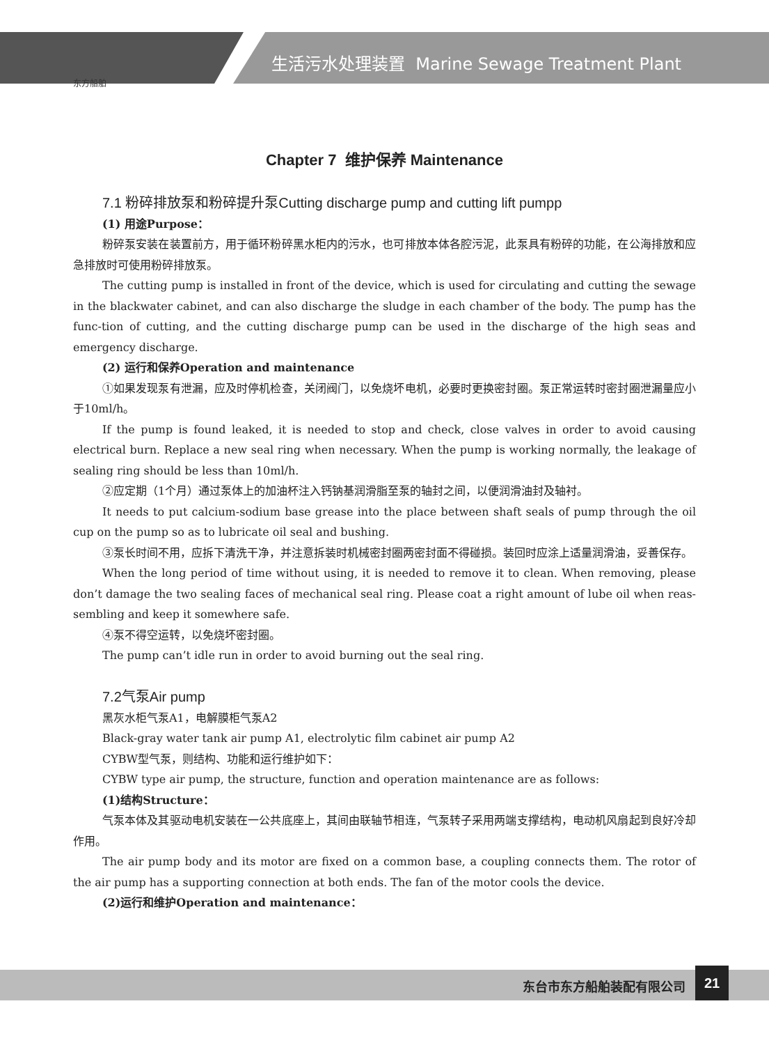东方船舶
生活污水处理装置 Marine Sewage Treatment Plant
Chapter 7 维护保养 Maintenance
7.1 粉碎排放泵和粉碎提升泵Cutting discharge pump and cutting lift pumpp
(1) 用途Purpose：
粉碎泵安装在装置前方，用于循环粉碎黑水柜内的污水，也可排放本体各腔污泥，此泵具有粉碎的功能，在公海排放和应急排放时可使用粉碎排放泵。
The cutting pump is installed in front of the device, which is used for circulating and cutting the sewage in the blackwater cabinet, and can also discharge the sludge in each chamber of the body. The pump has the func-tion of cutting, and the cutting discharge pump can be used in the discharge of the high seas and emergency discharge.
(2) 运行和保养Operation and maintenance
①如果发现泵有泄漏，应及时停机检查，关闭阀门，以免烧坏电机，必要时更换密封圈。泵正常运转时密封圈泄漏量应小于10ml/h。
If the pump is found leaked, it is needed to stop and check, close valves in order to avoid causing electrical burn. Replace a new seal ring when necessary. When the pump is working normally, the leakage of sealing ring should be less than 10ml/h.
②应定期（1个月）通过泵体上的加油杯注入钙钠基润滑脂至泵的轴封之间，以便润滑油封及轴衬。
It needs to put calcium-sodium base grease into the place between shaft seals of pump through the oil cup on the pump so as to lubricate oil seal and bushing.
③泵长时间不用，应拆下清洗干净，并注意拆装时机械密封圈两密封面不得碰损。装回时应涂上适量润滑油，妥善保存。
When the long period of time without using, it is needed to remove it to clean. When removing, please don’t damage the two sealing faces of mechanical seal ring. Please coat a right amount of lube oil when reas-sembling and keep it somewhere safe.
④泵不得空运转，以免烧坏密封圈。
The pump can’t idle run in order to avoid burning out the seal ring.
7.2气泵Air pump
黑灰水柜气泵A1，电解膜柜气泵A2
Black-gray water tank air pump A1, electrolytic film cabinet air pump A2
CYBW型气泵，则结构、功能和运行维护如下：
CYBW type air pump, the structure, function and operation maintenance are as follows:
(1)结构Structure：
气泵本体及其驱动电机安装在一公共底座上，其间由联轴节相连，气泵转子采用两端支撑结构，电动机风扇起到良好冷却作用。
The air pump body and its motor are fixed on a common base, a coupling connects them. The rotor of the air pump has a supporting connection at both ends. The fan of the motor cools the device.
(2)运行和维护Operation and maintenance：
东台市东方船舶装配有限公司
21